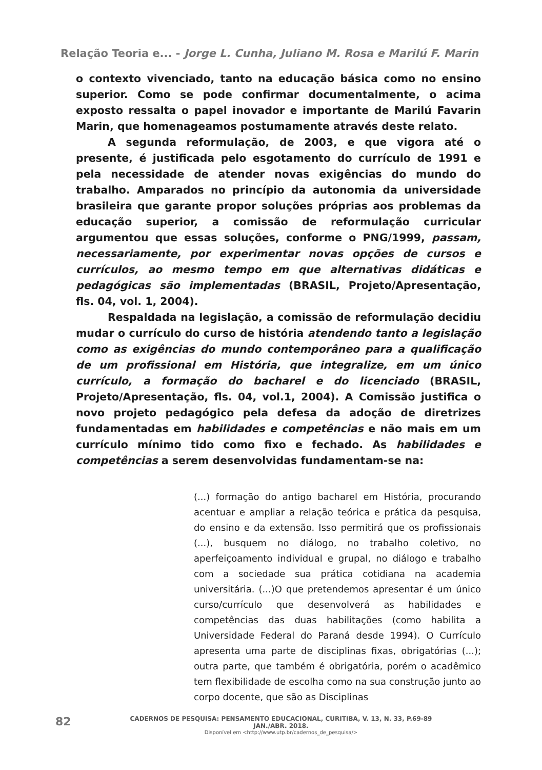Relação Teoria e... - Jorge L. Cunha, Juliano M. Rosa e Marilú F. Marin
o contexto vivenciado, tanto na educação básica como no ensino superior. Como se pode confirmar documentalmente, o acima exposto ressalta o papel inovador e importante de Marilú Favarin Marin, que homenageamos postumamente através deste relato.
A segunda reformulação, de 2003, e que vigora até o presente, é justificada pelo esgotamento do currículo de 1991 e pela necessidade de atender novas exigências do mundo do trabalho. Amparados no princípio da autonomia da universidade brasileira que garante propor soluções próprias aos problemas da educação superior, a comissão de reformulação curricular argumentou que essas soluções, conforme o PNG/1999, passam, necessariamente, por experimentar novas opções de cursos e currículos, ao mesmo tempo em que alternativas didáticas e pedagógicas são implementadas (BRASIL, Projeto/Apresentação, fls. 04, vol. 1, 2004).
Respaldada na legislação, a comissão de reformulação decidiu mudar o currículo do curso de história atendendo tanto a legislação como as exigências do mundo contemporâneo para a qualificação de um profissional em História, que integralize, em um único currículo, a formação do bacharel e do licenciado (BRASIL, Projeto/Apresentação, fls. 04, vol.1, 2004). A Comissão justifica o novo projeto pedagógico pela defesa da adoção de diretrizes fundamentadas em habilidades e competências e não mais em um currículo mínimo tido como fixo e fechado. As habilidades e competências a serem desenvolvidas fundamentam-se na:
(...) formação do antigo bacharel em História, procurando acentuar e ampliar a relação teórica e prática da pesquisa, do ensino e da extensão. Isso permitirá que os profissionais (...), busquem no diálogo, no trabalho coletivo, no aperfeiçoamento individual e grupal, no diálogo e trabalho com a sociedade sua prática cotidiana na academia universitária. (...)O que pretendemos apresentar é um único curso/currículo que desenvolverá as habilidades e competências das duas habilitações (como habilita a Universidade Federal do Paraná desde 1994). O Currículo apresenta uma parte de disciplinas fixas, obrigatórias (...); outra parte, que também é obrigatória, porém o acadêmico tem flexibilidade de escolha como na sua construção junto ao corpo docente, que são as Disciplinas
82
CADERNOS DE PESQUISA: PENSAMENTO EDUCACIONAL, CURITIBA, V. 13, N. 33, P.69-89 JAN./ABR. 2018.
Disponível em <http://www.utp.br/cadernos_de_pesquisa/>